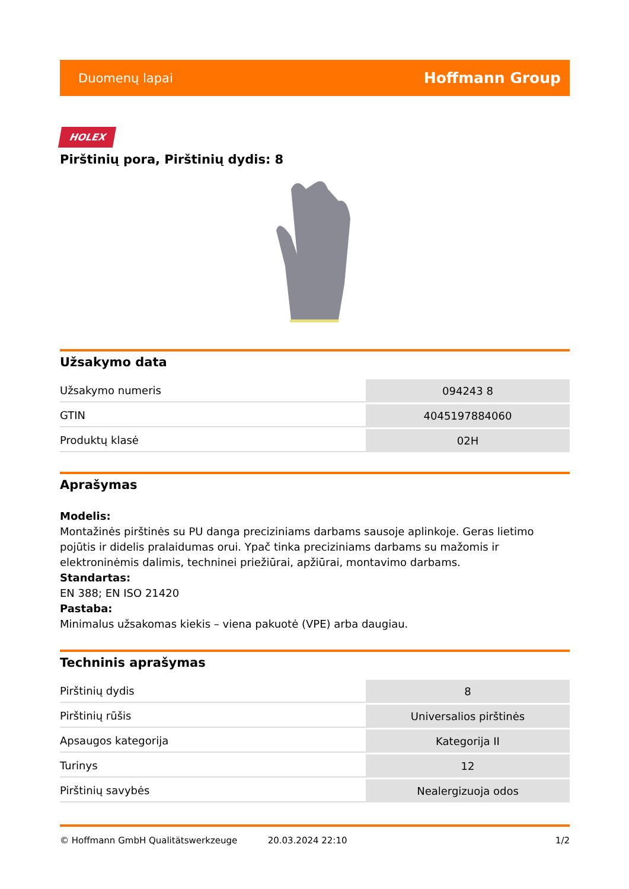Duomenų lapai Hoffmann Group
HOLEX
Pirštinių pora, Pirštinių dydis: 8
Užsakymo data
| Užsakymo numeris | 094243 8 |
| GTIN | 4045197884060 |
| Produktų klasė | 02H |
Aprašymas
Modelis:
Montažinės pirštinės su PU danga preciziniams darbams sausoje aplinkoje. Geras lietimo pojūtis ir didelis pralaidumas orui. Ypač tinka preciziniams darbams su mažomis ir elektroninėmis dalimis, techninei priežiūrai, apžiūrai, montavimo darbams.
Standartas:
EN 388; EN ISO 21420
Pastaba:
Minimalus užsakomas kiekis – viena pakuotė (VPE) arba daugiau.
Techninis aprašymas
| Pirštinių dydis | 8 |
| Pirštinių rūšis | Universalios pirštinės |
| Apsaugos kategorija | Kategorija II |
| Turinys | 12 |
| Pirštinių savybės | Nealergizuoja odos |
© Hoffmann GmbH Qualitätswerkzeuge 20.03.2024 22:10 1/2